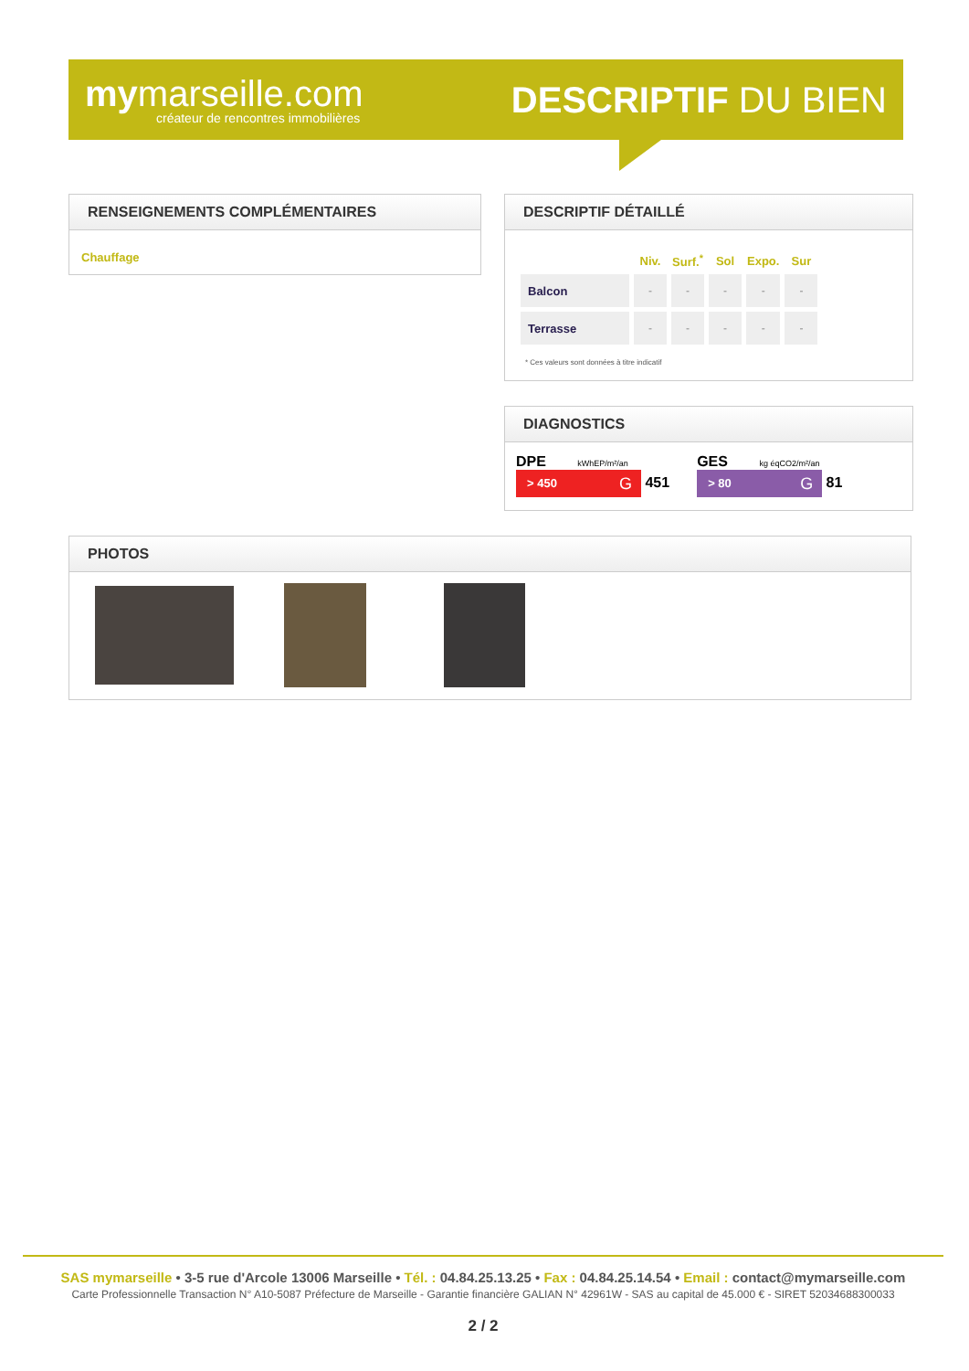mymarseille.com
créateur de rencontres immobilières
DESCRIPTIF DU BIEN
RENSEIGNEMENTS COMPLÉMENTAIRES
Chauffage
DESCRIPTIF DÉTAILLÉ
| | Niv. | Surf.<sup>*</sup> | Sol | Expo. | Sur |
| --- | --- | --- | --- | --- | --- |
| Balcon | - | - | - | - | - |
| Terrasse | - | - | - | - | - |
* Ces valeurs sont données à titre indicatif
DIAGNOSTICS
DPE kWhEP/m²/an
> 450 G 451
GES kg éqCO2/m²/an
> 80 G 81
PHOTOS
SAS mymarseille • 3-5 rue d'Arcole 13006 Marseille • Tél. : 04.84.25.13.25 • Fax : 04.84.25.14.54 • Email : contact@mymarseille.com
Carte Professionnelle Transaction N° A10-5087 Préfecture de Marseille - Garantie financière GALIAN N° 42961W - SAS au capital de 45.000 € - SIRET 52034688300033
2 / 2